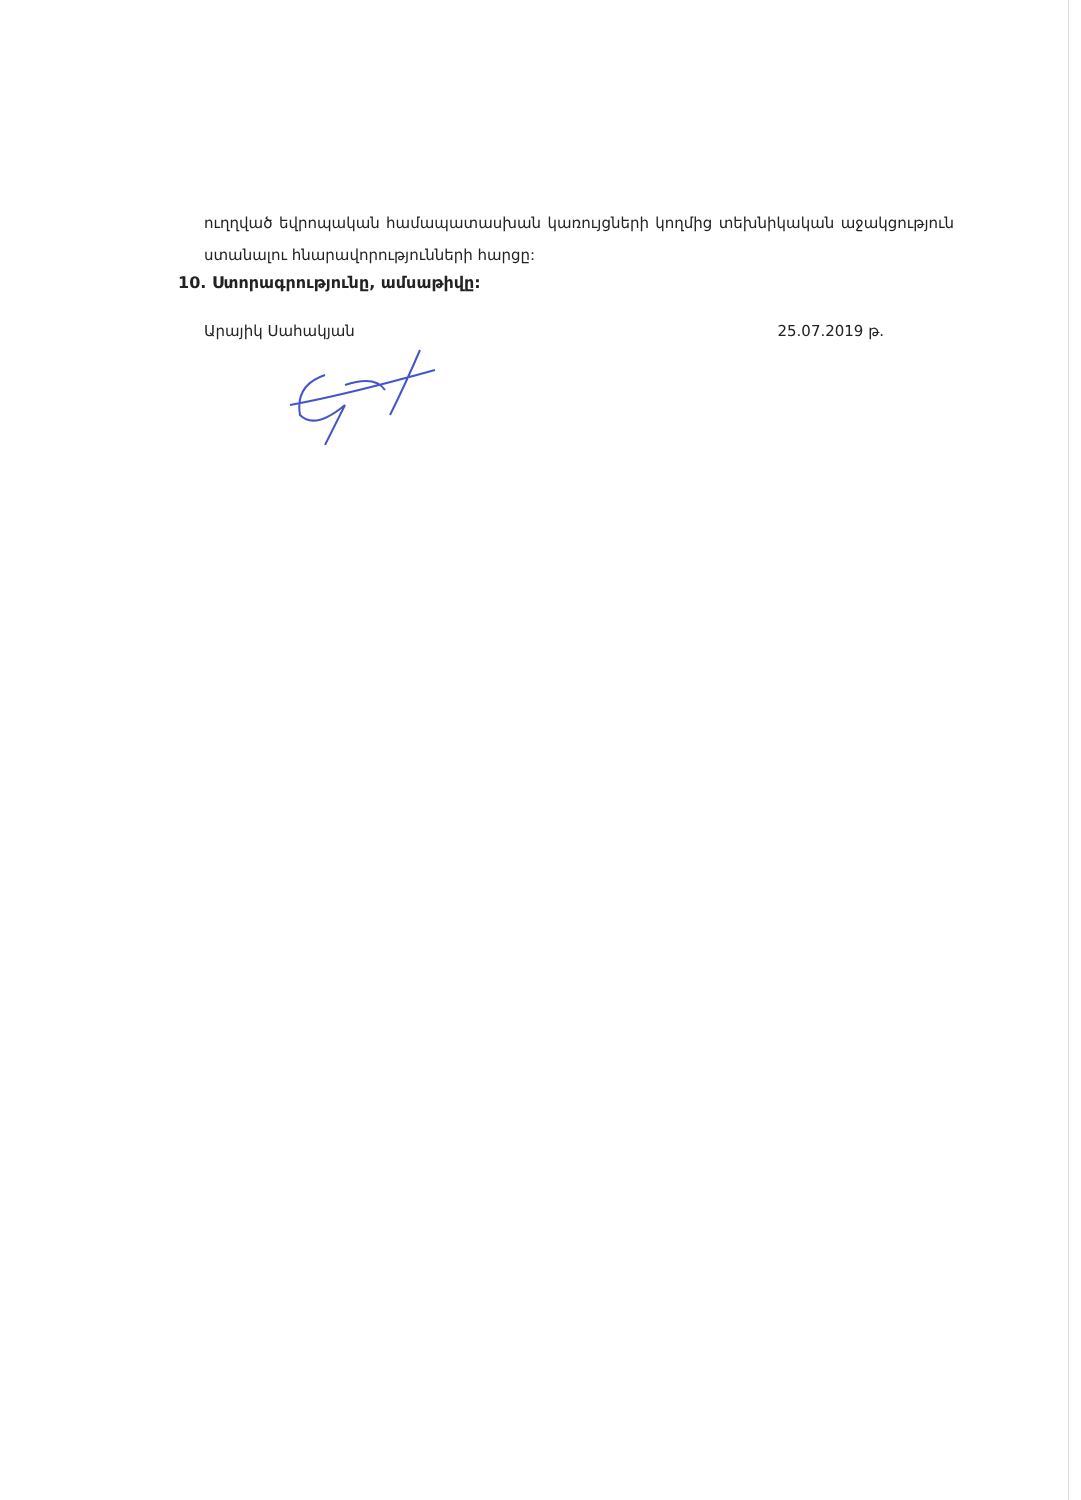ուղղված եվրոպական համապատասխան կառույցների կողմից տեխնիկական աջակցություն ստանալու հնարավորությունների հարցը:
10. Ստորագրությունը, ամսաթիվը:
Արայիկ Սահակյան 25.07.2019 թ.